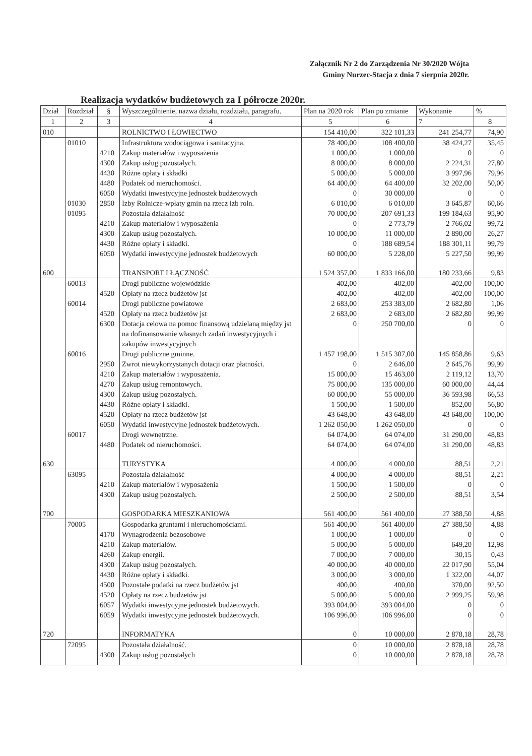Załącznik Nr 2 do Zarządzenia Nr 30/2020 Wójta
Gminy Nurzec-Stacja z dnia 7 sierpnia 2020r.
Realizacja wydatków budżetowych za I półrocze 2020r.
| Dział | Rozdział | § | Wyszczególnienie, nazwa działu, rozdziału, paragrafu. | Plan na 2020 rok | Plan po zmianie | Wykonanie | % |
| --- | --- | --- | --- | --- | --- | --- | --- |
| 1 | 2 | 3 | 4 | 5 | 6 | 7 | 8 |
| 010 | | | ROLNICTWO I ŁOWIECTWO | 154 410,00 | 322 101,33 | 241 254,77 | 74,90 |
| | 01010 | | Infrastruktura wodociągowa i sanitacyjna. | 78 400,00 | 108 400,00 | 38 424,27 | 35,45 |
| | | 4210 | Zakup materiałów i wyposażenia | 1 000,00 | 1 000,00 | 0 | 0 |
| | | 4300 | Zakup usług pozostałych. | 8 000,00 | 8 000,00 | 2 224,31 | 27,80 |
| | | 4430 | Różne opłaty i składki | 5 000,00 | 5 000,00 | 3 997,96 | 79,96 |
| | | 4480 | Podatek od nieruchomości. | 64 400,00 | 64 400,00 | 32 202,00 | 50,00 |
| | | 6050 | Wydatki inwestycyjne jednostek budżetowych | 0 | 30 000,00 | 0 | 0 |
| | 01030 | 2850 | Izby Rolnicze-wpłaty gmin na rzecz izb roln. | 6 010,00 | 6 010,00 | 3 645,87 | 60,66 |
| | 01095 | | Pozostała działalność | 70 000,00 | 207 691,33 | 199 184,63 | 95,90 |
| | | 4210 | Zakup materiałów i wyposażenia | 0 | 2 773,79 | 2 766,02 | 99,72 |
| | | 4300 | Zakup usług pozostałych. | 10 000,00 | 11 000,00 | 2 890,00 | 26,27 |
| | | 4430 | Różne opłaty i składki. | 0 | 188 689,54 | 188 301,11 | 99,79 |
| | | 6050 | Wydatki inwestycyjne jednostek budżetowych | 60 000,00 | 5 228,00 | 5 227,50 | 99,99 |
| 600 | | | TRANSPORT I ŁĄCZNOŚĆ | 1 524 357,00 | 1 833 166,00 | 180 233,66 | 9,83 |
| | 60013 | | Drogi publiczne wojewódzkie | 402,00 | 402,00 | 402,00 | 100,00 |
| | | 4520 | Opłaty na rzecz budżetów jst | 402,00 | 402,00 | 402,00 | 100,00 |
| | 60014 | | Drogi publiczne powiatowe | 2 683,00 | 253 383,00 | 2 682,80 | 1,06 |
| | | 4520 | Opłaty na rzecz budżetów jst | 2 683,00 | 2 683,00 | 2 682,80 | 99,99 |
| | | 6300 | Dotacja celowa na pomoc finansową udzielaną między jst na dofinansowanie własnych zadań inwestycyjnych i zakupów inwestycyjnych | 0 | 250 700,00 | 0 | 0 |
| | 60016 | | Drogi publiczne gminne. | 1 457 198,00 | 1 515 307,00 | 145 858,86 | 9,63 |
| | | 2950 | Zwrot niewykorzystanych dotacji oraz płatności. | 0 | 2 646,00 | 2 645,76 | 99,99 |
| | | 4210 | Zakup materiałów i wyposażenia. | 15 000,00 | 15 463,00 | 2 119,12 | 13,70 |
| | | 4270 | Zakup usług remontowych. | 75 000,00 | 135 000,00 | 60 000,00 | 44,44 |
| | | 4300 | Zakup usług pozostałych. | 60 000,00 | 55 000,00 | 36 593,98 | 66,53 |
| | | 4430 | Różne opłaty i składki. | 1 500,00 | 1 500,00 | 852,00 | 56,80 |
| | | 4520 | Opłaty na rzecz budżetów jst | 43 648,00 | 43 648,00 | 43 648,00 | 100,00 |
| | | 6050 | Wydatki inwestycyjne jednostek budżetowych. | 1 262 050,00 | 1 262 050,00 | 0 | 0 |
| | 60017 | | Drogi wewnętrzne. | 64 074,00 | 64 074,00 | 31 290,00 | 48,83 |
| | | 4480 | Podatek od nieruchomości. | 64 074,00 | 64 074,00 | 31 290,00 | 48,83 |
| 630 | | | TURYSTYKA | 4 000,00 | 4 000,00 | 88,51 | 2,21 |
| | 63095 | | Pozostała działalność | 4 000,00 | 4 000,00 | 88,51 | 2,21 |
| | | 4210 | Zakup materiałów i wyposażenia | 1 500,00 | 1 500,00 | 0 | 0 |
| | | 4300 | Zakup usług pozostałych. | 2 500,00 | 2 500,00 | 88,51 | 3,54 |
| 700 | | | GOSPODARKA MIESZKANIOWA | 561 400,00 | 561 400,00 | 27 388,50 | 4,88 |
| | 70005 | | Gospodarka gruntami i nieruchomościami. | 561 400,00 | 561 400,00 | 27 388,50 | 4,88 |
| | | 4170 | Wynagrodzenia bezosobowe | 1 000,00 | 1 000,00 | 0 | 0 |
| | | 4210 | Zakup materiałów. | 5 000,00 | 5 000,00 | 649,20 | 12,98 |
| | | 4260 | Zakup energii. | 7 000,00 | 7 000,00 | 30,15 | 0,43 |
| | | 4300 | Zakup usług pozostałych. | 40 000,00 | 40 000,00 | 22 017,90 | 55,04 |
| | | 4430 | Różne opłaty i składki. | 3 000,00 | 3 000,00 | 1 322,00 | 44,07 |
| | | 4500 | Pozostałe podatki na rzecz budżetów jst | 400,00 | 400,00 | 370,00 | 92,50 |
| | | 4520 | Opłaty na rzecz budżetów jst | 5 000,00 | 5 000,00 | 2 999,25 | 59,98 |
| | | 6057 | Wydatki inwestycyjne jednostek budżetowych. | 393 004,00 | 393 004,00 | 0 | 0 |
| | | 6059 | Wydatki inwestycyjne jednostek budżetowych. | 106 996,00 | 106 996,00 | 0 | 0 |
| 720 | | | INFORMATYKA | 0 | 10 000,00 | 2 878,18 | 28,78 |
| | 72095 | | Pozostała działalność. | 0 | 10 000,00 | 2 878,18 | 28,78 |
| | | 4300 | Zakup usług pozostałych | 0 | 10 000,00 | 2 878,18 | 28,78 |